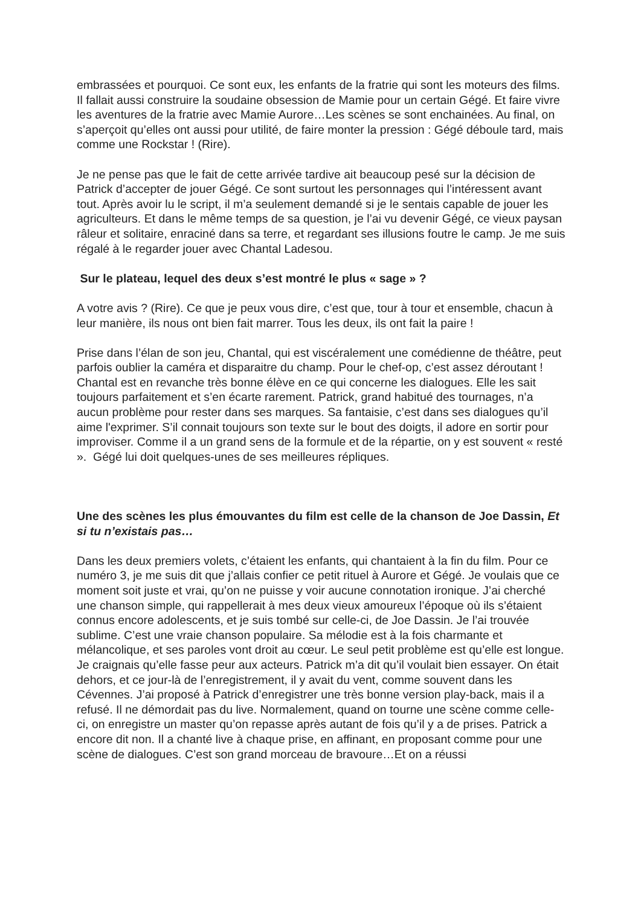embrassées et pourquoi. Ce sont eux, les enfants de la fratrie qui sont les moteurs des films. Il fallait aussi construire la soudaine obsession de Mamie pour un certain Gégé. Et faire vivre les aventures de la fratrie avec Mamie Aurore…Les scènes se sont enchainées. Au final, on s’aperçoit qu’elles ont aussi pour utilité, de faire monter la pression : Gégé déboule tard, mais comme une Rockstar ! (Rire).
Je ne pense pas que le fait de cette arrivée tardive ait beaucoup pesé sur la décision de Patrick d’accepter de jouer Gégé. Ce sont surtout les personnages qui l’intéressent avant tout. Après avoir lu le script, il m’a seulement demandé si je le sentais capable de jouer les agriculteurs. Et dans le même temps de sa question, je l’ai vu devenir Gégé, ce vieux paysan râleur et solitaire, enraciné dans sa terre, et regardant ses illusions foutre le camp. Je me suis régalé à le regarder jouer avec Chantal Ladesou.
Sur le plateau, lequel des deux s’est montré le plus « sage » ?
A votre avis ? (Rire). Ce que je peux vous dire, c’est que, tour à tour et ensemble, chacun à leur manière, ils nous ont bien fait marrer. Tous les deux, ils ont fait la paire !
Prise dans l’élan de son jeu, Chantal, qui est viscéralement une comédienne de théâtre, peut parfois oublier la caméra et disparaitre du champ. Pour le chef-op, c’est assez déroutant ! Chantal est en revanche très bonne élève en ce qui concerne les dialogues. Elle les sait toujours parfaitement et s’en écarte rarement. Patrick, grand habitué des tournages, n’a aucun problème pour rester dans ses marques. Sa fantaisie, c’est dans ses dialogues qu’il aime l'exprimer. S’il connait toujours son texte sur le bout des doigts, il adore en sortir pour improviser. Comme il a un grand sens de la formule et de la répartie, on y est souvent « resté ». Gégé lui doit quelques-unes de ses meilleures répliques.
Une des scènes les plus émouvantes du film est celle de la chanson de Joe Dassin, Et si tu n’existais pas…
Dans les deux premiers volets, c’étaient les enfants, qui chantaient à la fin du film. Pour ce numéro 3, je me suis dit que j’allais confier ce petit rituel à Aurore et Gégé. Je voulais que ce moment soit juste et vrai, qu’on ne puisse y voir aucune connotation ironique. J’ai cherché une chanson simple, qui rappellerait à mes deux vieux amoureux l’époque où ils s’étaient connus encore adolescents, et je suis tombé sur celle-ci, de Joe Dassin. Je l’ai trouvée sublime. C’est une vraie chanson populaire. Sa mélodie est à la fois charmante et mélancolique, et ses paroles vont droit au cœur. Le seul petit problème est qu’elle est longue. Je craignais qu’elle fasse peur aux acteurs. Patrick m’a dit qu’il voulait bien essayer. On était dehors, et ce jour-là de l’enregistrement, il y avait du vent, comme souvent dans les Cévennes. J’ai proposé à Patrick d’enregistrer une très bonne version play-back, mais il a refusé. Il ne démordait pas du live. Normalement, quand on tourne une scène comme celle-ci, on enregistre un master qu’on repasse après autant de fois qu’il y a de prises. Patrick a encore dit non. Il a chanté live à chaque prise, en affinant, en proposant comme pour une scène de dialogues. C’est son grand morceau de bravoure…Et on a réussi